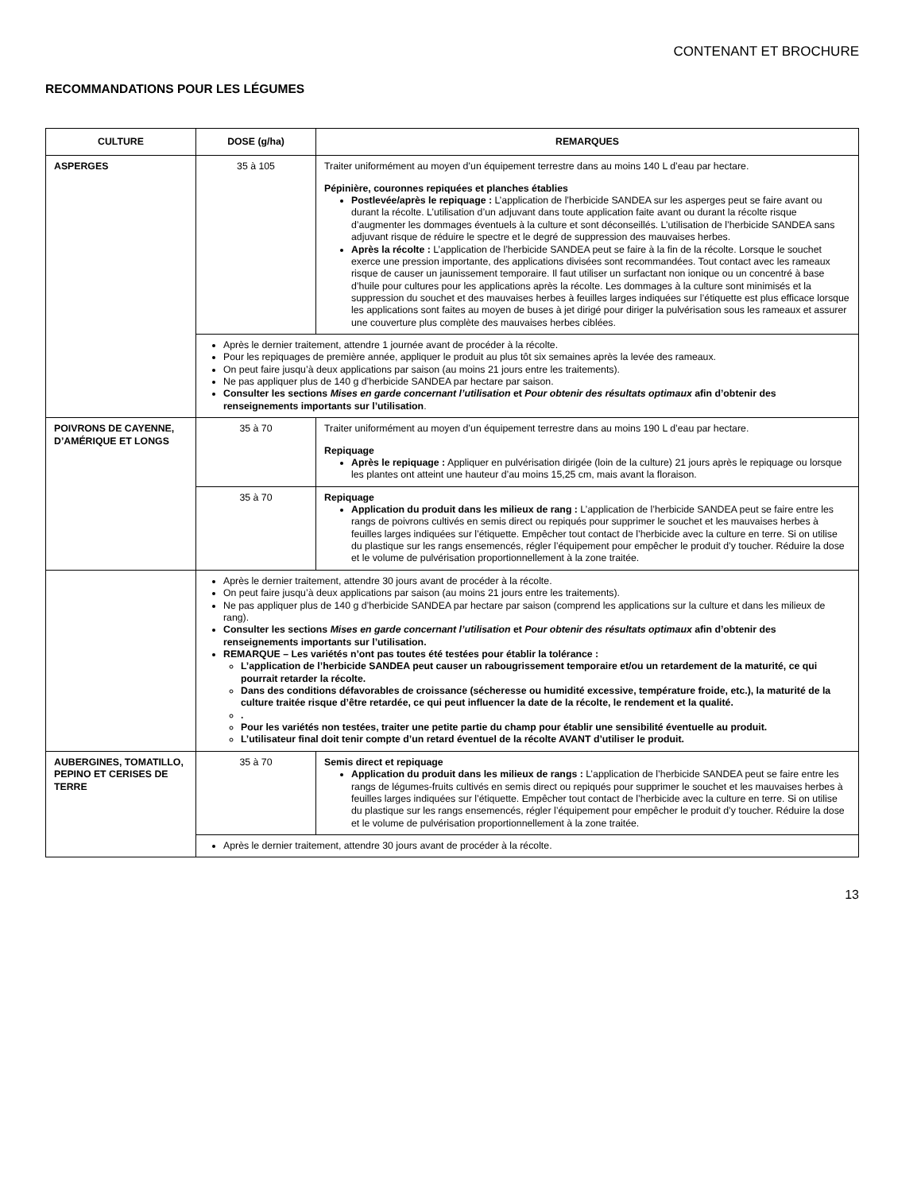CONTENANT ET BROCHURE
RECOMMANDATIONS POUR LES LÉGUMES
| CULTURE | DOSE (g/ha) | REMARQUES |
| --- | --- | --- |
| ASPERGES | 35 à 105 | Traiter uniformément au moyen d’un équipement terrestre dans au moins 140 L d’eau par hectare. Pépinière, couronnes repiquées et planches établies Postlevée/après le repiquage : L’application de l’herbicide SANDEA sur les asperges peut se faire avant ou durant la récolte. L’utilisation d’un adjuvant dans toute application faite avant ou durant la récolte risque d’augmenter les dommages éventuels à la culture et sont déconseillés. L’utilisation de l’herbicide SANDEA sans adjuvant risque de réduire le spectre et le degré de suppression des mauvaises herbes. Après la récolte : L’application de l’herbicide SANDEA peut se faire à la fin de la récolte. Lorsque le souchet exerce une pression importante, des applications divisées sont recommandées. Tout contact avec les rameaux risque de causer un jaunissement temporaire. Il faut utiliser un surfactant non ionique ou un concentré à base d’huile pour cultures pour les applications après la récolte. Les dommages à la culture sont minimisés et la suppression du souchet et des mauvaises herbes à feuilles larges indiquées sur l’étiquette est plus efficace lorsque les applications sont faites au moyen de buses à jet dirigé pour diriger la pulvérisation sous les rameaux et assurer une couverture plus complète des mauvaises herbes ciblées. |
| | Après le dernier traitement, attendre 1 journée avant de procéder à la récolte. Pour les repiquages de première année, appliquer le produit au plus tôt six semaines après la levée des rameaux. On peut faire jusqu’à deux applications par saison (au moins 21 jours entre les traitements). Ne pas appliquer plus de 140 g d’herbicide SANDEA par hectare par saison. Consulter les sections Mises en garde concernant l’utilisation et Pour obtenir des résultats optimaux afin d’obtenir des renseignements importants sur l’utilisation . | |
| POIVRONS DE CAYENNE, D’AMÉRIQUE ET LONGS | 35 à 70 | Traiter uniformément au moyen d’un équipement terrestre dans au moins 190 L d’eau par hectare. Repiquage Après le repiquage : Appliquer en pulvérisation dirigée (loin de la culture) 21 jours après le repiquage ou lorsque les plantes ont atteint une hauteur d’au moins 15,25 cm, mais avant la floraison. |
| | 35 à 70 | Repiquage Application du produit dans les milieux de rang : L’application de l’herbicide SANDEA peut se faire entre les rangs de poivrons cultivés en semis direct ou repiqués pour supprimer le souchet et les mauvaises herbes à feuilles larges indiquées sur l’étiquette. Empêcher tout contact de l’herbicide avec la culture en terre. Si on utilise du plastique sur les rangs ensemencés, régler l’équipement pour empêcher le produit d’y toucher. Réduire la dose et le volume de pulvérisation proportionnellement à la zone traitée. |
| | Après le dernier traitement, attendre 30 jours avant de procéder à la récolte. On peut faire jusqu’à deux applications par saison (au moins 21 jours entre les traitements). Ne pas appliquer plus de 140 g d’herbicide SANDEA par hectare par saison (comprend les applications sur la culture et dans les milieux de rang). Consulter les sections Mises en garde concernant l’utilisation et Pour obtenir des résultats optimaux afin d’obtenir des renseignements importants sur l’utilisation. REMARQUE – Les variétés n’ont pas toutes été testées pour établir la tolérance : L’application de l’herbicide SANDEA peut causer un rabougrissement temporaire et/ou un retardement de la maturité, ce qui pourrait retarder la récolte. Dans des conditions défavorables de croissance (sécheresse ou humidité excessive, température froide, etc.), la maturité de la culture traitée risque d’être retardée, ce qui peut influencer la date de la récolte, le rendement et la qualité. . Pour les variétés non testées, traiter une petite partie du champ pour établir une sensibilité éventuelle au produit. L’utilisateur final doit tenir compte d’un retard éventuel de la récolte AVANT d’utiliser le produit. | |
| AUBERGINES, TOMATILLO, PEPINO ET CERISES DE TERRE | 35 à 70 | Semis direct et repiquage Application du produit dans les milieux de rangs : L’application de l’herbicide SANDEA peut se faire entre les rangs de légumes-fruits cultivés en semis direct ou repiqués pour supprimer le souchet et les mauvaises herbes à feuilles larges indiquées sur l’étiquette. Empêcher tout contact de l’herbicide avec la culture en terre. Si on utilise du plastique sur les rangs ensemencés, régler l’équipement pour empêcher le produit d’y toucher. Réduire la dose et le volume de pulvérisation proportionnellement à la zone traitée. |
| | Après le dernier traitement, attendre 30 jours avant de procéder à la récolte. | |
13